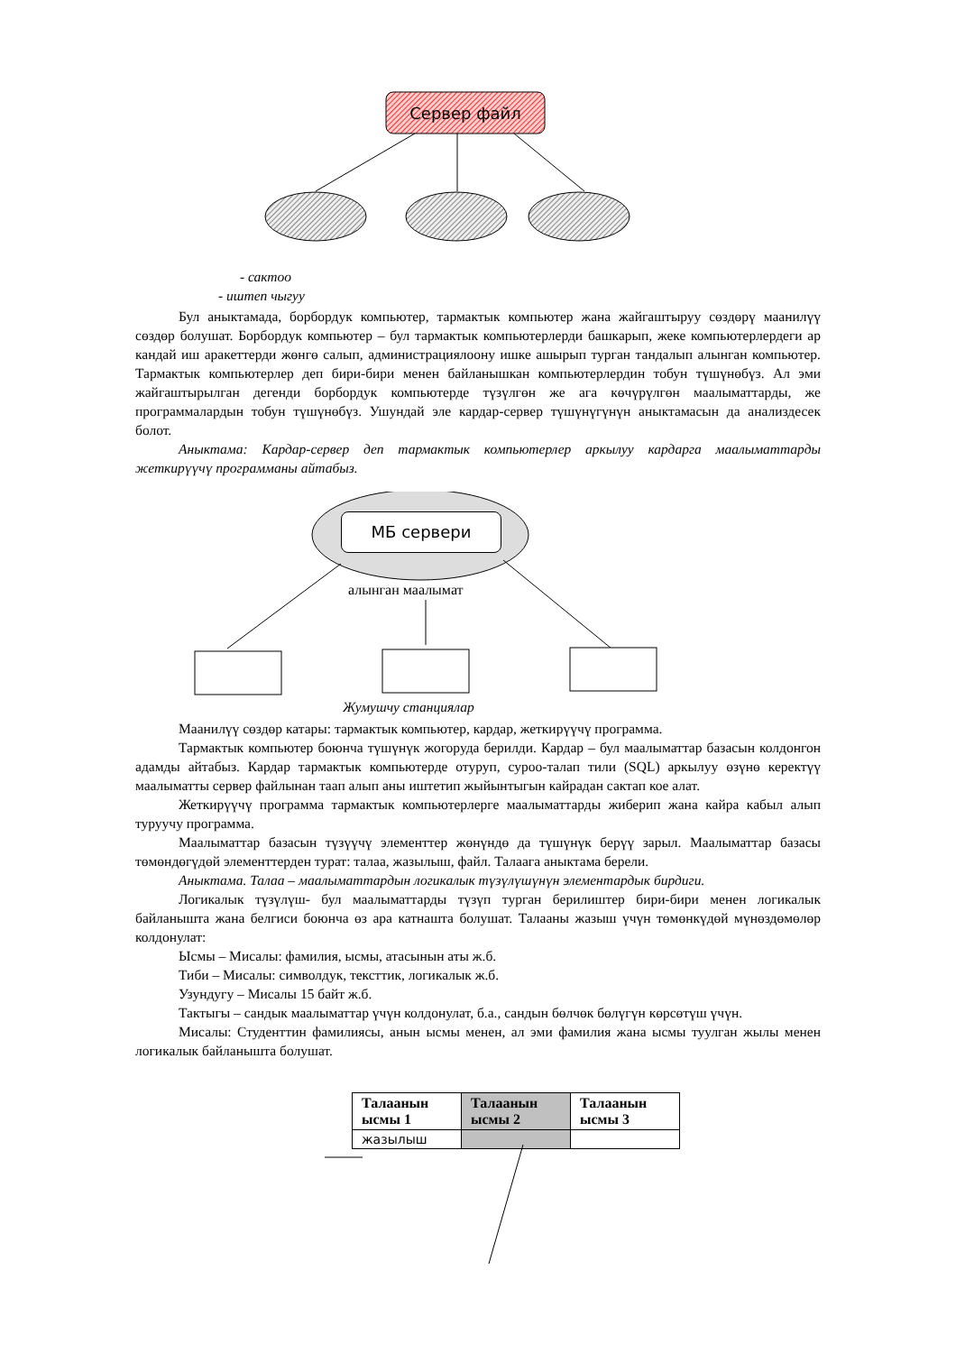Сервер файл
- сактоо
- иштеп чыгуу
Бул аныктамада, борбордук компьютер, тармактык компьютер жана жайгаштыруу сөздөрү маанилүү сөздөр болушат. Борбордук компьютер – бул тармактык компьютерлерди башкарып, жеке компьютерлердеги ар кандай иш аракеттерди жөнгө салып, администрациялоону ишке ашырып турган тандалып алынган компьютер. Тармактык компьютерлер деп бири-бири менен байланышкан компьютерлердин тобун түшүнөбүз. Ал эми жайгаштырылган дегенди борбордук компьютерде түзүлгөн же ага көчүрүлгөн маалыматтарды, же программалардын тобун түшүнөбүз. Ушундай эле кардар-сервер түшүнүгүнүн аныктамасын да анализдесек болот.
Аныктама: Кардар-сервер деп тармактык компьютерлер аркылуу кардарга маалыматтарды жеткирүүчү программаны айтабыз.
МБ сервери
алынган маалымат
Жумушчу станциялар
Маанилүү сөздөр катары: тармактык компьютер, кардар, жеткирүүчү программа.
Тармактык компьютер боюнча түшүнүк жогоруда берилди. Кардар – бул маалыматтар базасын колдонгон адамды айтабыз. Кардар тармактык компьютерде отуруп, суроо-талап тили (SQL) аркылуу өзүнө керектүү маалыматты сервер файлынан таап алып аны иштетип жыйынтыгын кайрадан сактап кое алат.
Жеткирүүчү программа тармактык компьютерлерге маалыматтарды жиберип жана кайра кабыл алып туруучу программа.
Маалыматтар базасын түзүүчү элементтер жөнүндө да түшүнүк берүү зарыл. Маалыматтар базасы төмөндөгүдөй элементтерден турат: талаа, жазылыш, файл. Талаага аныктама берели.
Аныктама. Талаа – маалыматтардын логикалык түзүлүшүнүн элементардык бирдиги.
Логикалык түзүлүш- бул маалыматтарды түзүп турган берилиштер бири-бири менен логикалык байланышта жана белгиси боюнча өз ара катнашта болушат. Талааны жазыш үчүн төмөнкүдөй мүнөздөмөлөр колдонулат:
Ысмы – Мисалы: фамилия, ысмы, атасынын аты ж.б.
Тиби – Мисалы: символдук, тексттик, логикалык ж.б.
Узундугу – Мисалы 15 байт ж.б.
Тактыгы – сандык маалыматтар үчүн колдонулат, б.а., сандын бөлчөк бөлүгүн көрсөтүш үчүн.
Мисалы: Студенттин фамилиясы, анын ысмы менен, ал эми фамилия жана ысмы туулган жылы менен логикалык байланышта болушат.
| Талаанын ысмы 1 | Талаанын ысмы 2 | Талаанын ысмы 3 |
| --- | --- | --- |
| жазылыш | | |